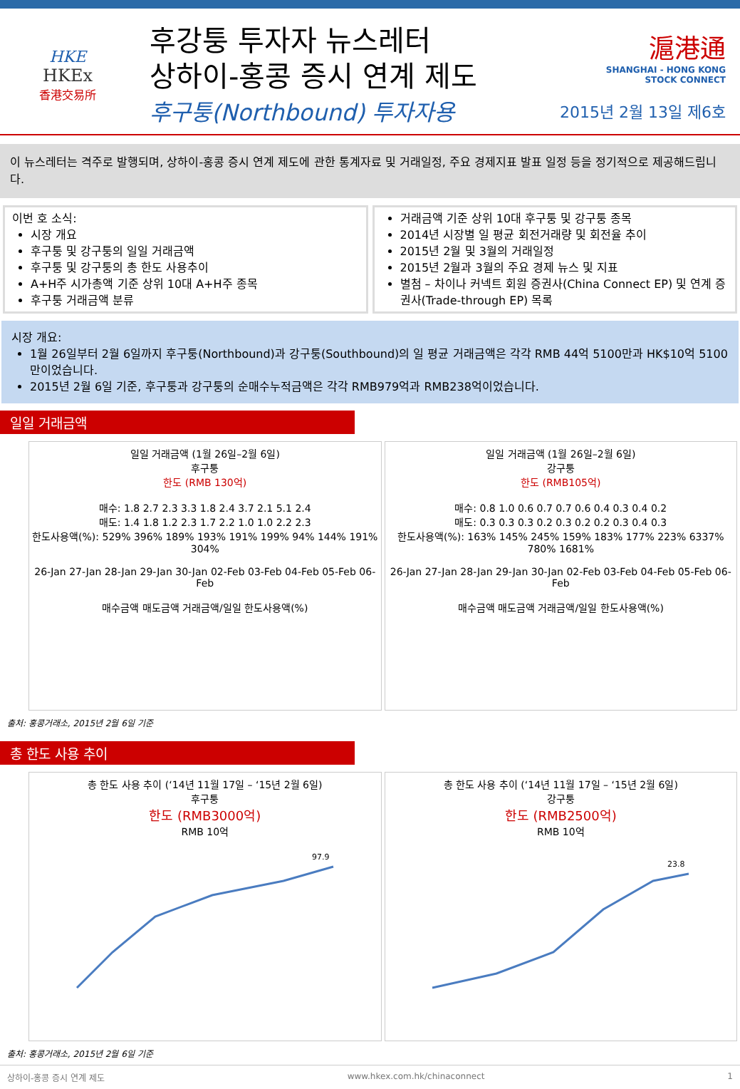HKE
HKEx
香港交易所
후강퉁 투자자 뉴스레터
상하이-홍콩 증시 연계 제도
후구퉁(Northbound) 투자자용
滬港通
SHANGHAI - HONG KONG
STOCK CONNECT
2015년 2월 13일 제6호
이 뉴스레터는 격주로 발행되며, 상하이-홍콩 증시 연계 제도에 관한 통계자료 및 거래일정, 주요 경제지표 발표 일정 등을 정기적으로 제공해드립니다.
이번 호 소식:
시장 개요
후구퉁 및 강구퉁의 일일 거래금액
후구퉁 및 강구퉁의 총 한도 사용추이
A+H주 시가총액 기준 상위 10대 A+H주 종목
후구퉁 거래금액 분류
거래금액 기준 상위 10대 후구퉁 및 강구퉁 종목
2014년 시장별 일 평균 회전거래량 및 회전율 추이
2015년 2월 및 3월의 거래일정
2015년 2월과 3월의 주요 경제 뉴스 및 지표
별첨 – 차이나 커넥트 회원 증권사(China Connect EP) 및 연계 증권사(Trade-through EP) 목록
시장 개요:
1월 26일부터 2월 6일까지 후구퉁(Northbound)과 강구퉁(Southbound)의 일 평균 거래금액은 각각 RMB 44억 5100만과 HK$10억 5100만이었습니다.
2015년 2월 6일 기준, 후구퉁과 강구퉁의 순매수누적금액은 각각 RMB979억과 RMB238억이었습니다.
일일 거래금액
일일 거래금액 (1월 26일–2월 6일)
후구퉁
한도 (RMB 130억)
매수: 1.8 2.7 2.3 3.3 1.8 2.4 3.7 2.1 5.1 2.4
매도: 1.4 1.8 1.2 2.3 1.7 2.2 1.0 1.0 2.2 2.3
한도사용액(%): 529% 396% 189% 193% 191% 199% 94% 144% 191% 304%
26-Jan 27-Jan 28-Jan 29-Jan 30-Jan 02-Feb 03-Feb 04-Feb 05-Feb 06-Feb
매수금액 매도금액 거래금액/일일 한도사용액(%)
일일 거래금액 (1월 26일–2월 6일)
강구퉁
한도 (RMB105억)
매수: 0.8 1.0 0.6 0.7 0.7 0.6 0.4 0.3 0.4 0.2
매도: 0.3 0.3 0.3 0.2 0.3 0.2 0.2 0.3 0.4 0.3
한도사용액(%): 163% 145% 245% 159% 183% 177% 223% 6337% 780% 1681%
26-Jan 27-Jan 28-Jan 29-Jan 30-Jan 02-Feb 03-Feb 04-Feb 05-Feb 06-Feb
매수금액 매도금액 거래금액/일일 한도사용액(%)
출처: 홍콩거래소, 2015년 2월 6일 기준
총 한도 사용 추이
총 한도 사용 추이 (‘14년 11월 17일 – ‘15년 2월 6일)
후구퉁
한도 (RMB3000억)
RMB 10억
97.9
총 한도 사용 추이 (‘14년 11월 17일 – ‘15년 2월 6일)
강구퉁
한도 (RMB2500억)
RMB 10억
23.8
출처: 홍콩거래소, 2015년 2월 6일 기준
상하이-홍콩 증시 연계 제도 www.hkex.com.hk/chinaconnect 1